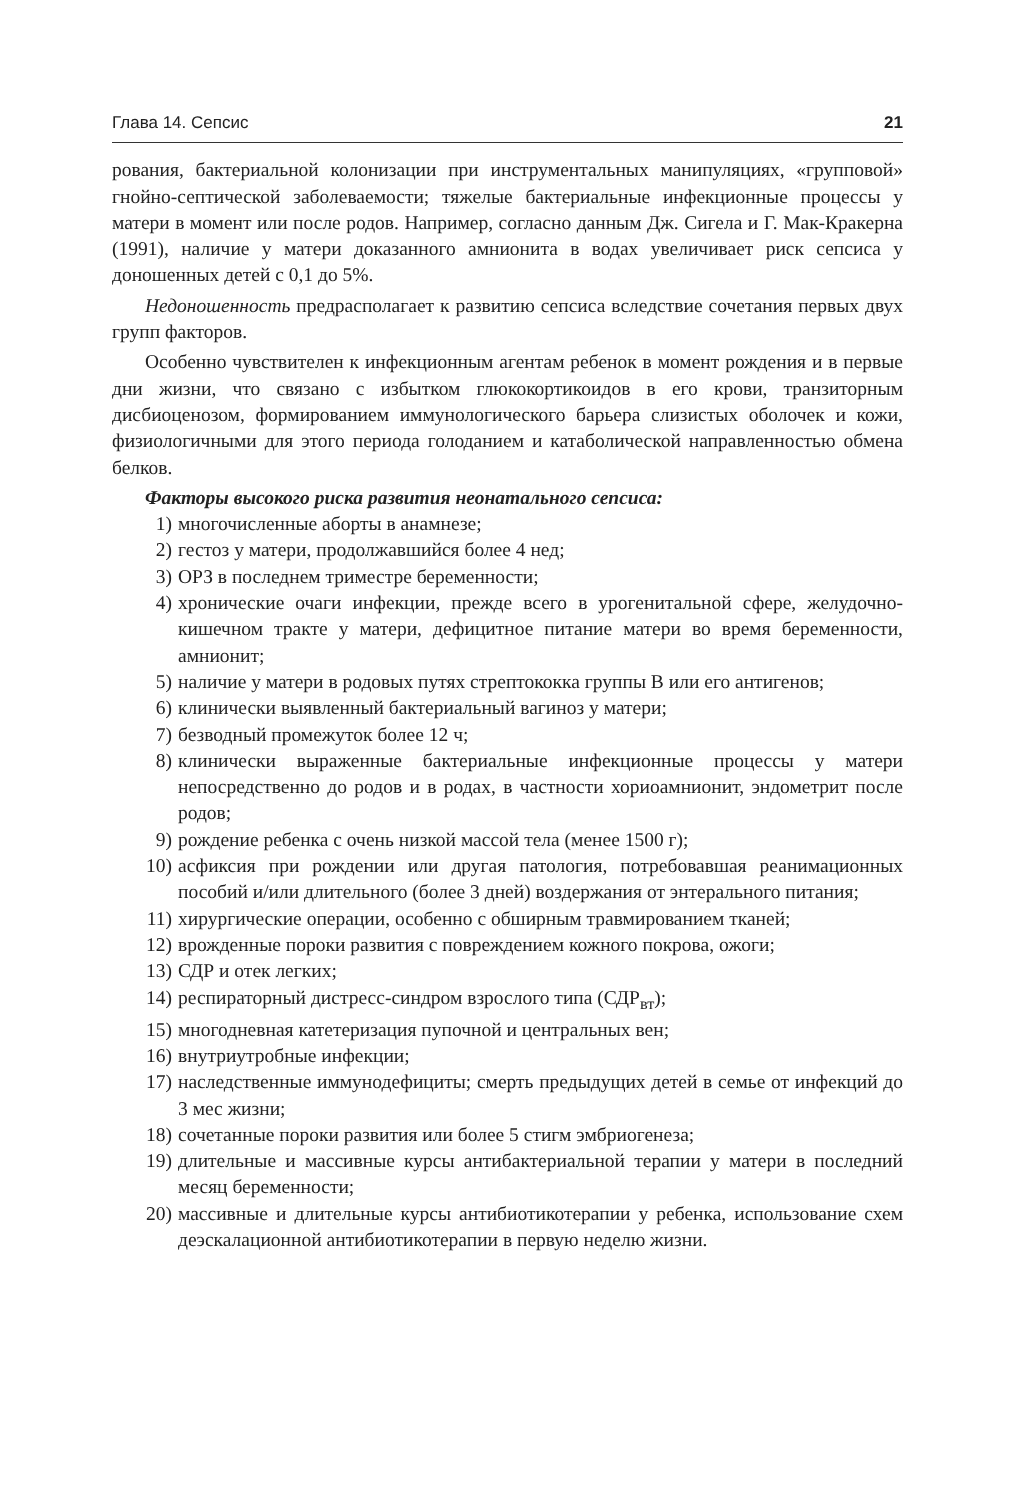Глава 14. Сепсис 21
рования, бактериальной колонизации при инструментальных манипуляциях, «групповой» гнойно-септической заболеваемости; тяжелые бактериальные инфекционные процессы у матери в момент или после родов. Например, согласно данным Дж. Сигела и Г. Мак-Кракерна (1991), наличие у матери доказанного амнионита в водах увеличивает риск сепсиса у доношенных детей с 0,1 до 5%.
Недоношенность предрасполагает к развитию сепсиса вследствие сочетания первых двух групп факторов.
Особенно чувствителен к инфекционным агентам ребенок в момент рождения и в первые дни жизни, что связано с избытком глюкокортикоидов в его крови, транзиторным дисбиоценозом, формированием иммунологического барьера слизистых оболочек и кожи, физиологичными для этого периода голоданием и катаболической направленностью обмена белков.
Факторы высокого риска развития неонатального сепсиса:
1) многочисленные аборты в анамнезе;
2) гестоз у матери, продолжавшийся более 4 нед;
3) ОРЗ в последнем триместре беременности;
4) хронические очаги инфекции, прежде всего в урогенитальной сфере, желудочно-кишечном тракте у матери, дефицитное питание матери во время беременности, амнионит;
5) наличие у матери в родовых путях стрептококка группы B или его антигенов;
6) клинически выявленный бактериальный вагиноз у матери;
7) безводный промежуток более 12 ч;
8) клинически выраженные бактериальные инфекционные процессы у матери непосредственно до родов и в родах, в частности хориоамнионит, эндометрит после родов;
9) рождение ребенка с очень низкой массой тела (менее 1500 г);
10) асфиксия при рождении или другая патология, потребовавшая реанимационных пособий и/или длительного (более 3 дней) воздержания от энтерального питания;
11) хирургические операции, особенно с обширным травмированием тканей;
12) врожденные пороки развития с повреждением кожного покрова, ожоги;
13) СДР и отек легких;
14) респираторный дистресс-синдром взрослого типа (СДР<sub>вт</sub>);
15) многодневная катетеризация пупочной и центральных вен;
16) внутриутробные инфекции;
17) наследственные иммунодефициты; смерть предыдущих детей в семье от инфекций до 3 мес жизни;
18) сочетанные пороки развития или более 5 стигм эмбриогенеза;
19) длительные и массивные курсы антибактериальной терапии у матери в последний месяц беременности;
20) массивные и длительные курсы антибиотикотерапии у ребенка, использование схем деэскалационной антибиотикотерапии в первую неделю жизни.